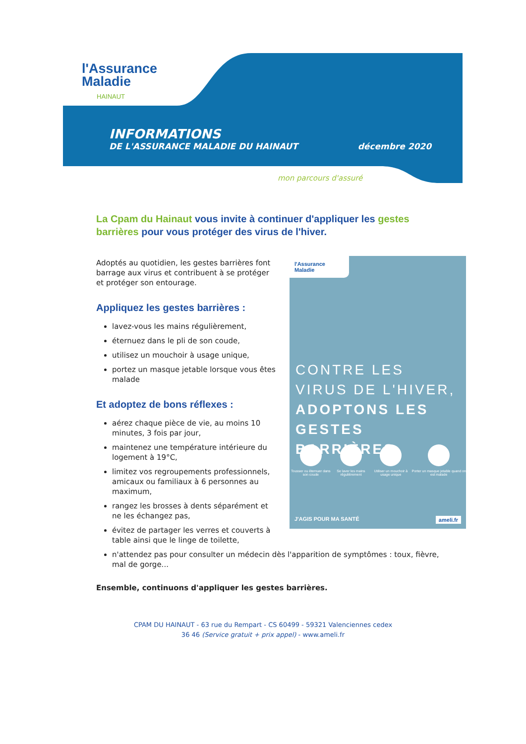l'Assurance
Maladie
HAINAUT
INFORMATIONS
DE L'ASSURANCE MALADIE DU HAINAUT décembre 2020
mon parcours d'assuré
La Cpam du Hainaut vous invite à continuer d'appliquer les gestes barrières pour vous protéger des virus de l'hiver.
Adoptés au quotidien, les gestes barrières font barrage aux virus et contribuent à se protéger et protéger son entourage.
Appliquez les gestes barrières :
lavez-vous les mains régulièrement,
éternuez dans le pli de son coude,
utilisez un mouchoir à usage unique,
portez un masque jetable lorsque vous êtes malade
Et adoptez de bons réflexes :
aérez chaque pièce de vie, au moins 10 minutes, 3 fois par jour,
maintenez une température intérieure du logement à 19°C,
limitez vos regroupements professionnels, amicaux ou familiaux à 6 personnes au maximum,
rangez les brosses à dents séparément et ne les échangez pas,
évitez de partager les verres et couverts à table ainsi que le linge de toilette,
n'attendez pas pour consulter un médecin dès l'apparition de symptômes : toux, fièvre, mal de gorge...
Ensemble, continuons d'appliquer les gestes barrières.
l'Assurance Maladie
CONTRE LES
VIRUS DE L'HIVER,
ADOPTONS LES
GESTES BARRIÈRES.
Tousser ou éternuer dans son coude
Se laver les mains régulièrement
Utiliser un mouchoir à usage unique
Porter un masque jetable quand on est malade
J'AGIS POUR MA SANTÉ ameli.fr
CPAM DU HAINAUT - 63 rue du Rempart - CS 60499 - 59321 Valenciennes cedex
36 46 (Service gratuit + prix appel) - www.ameli.fr